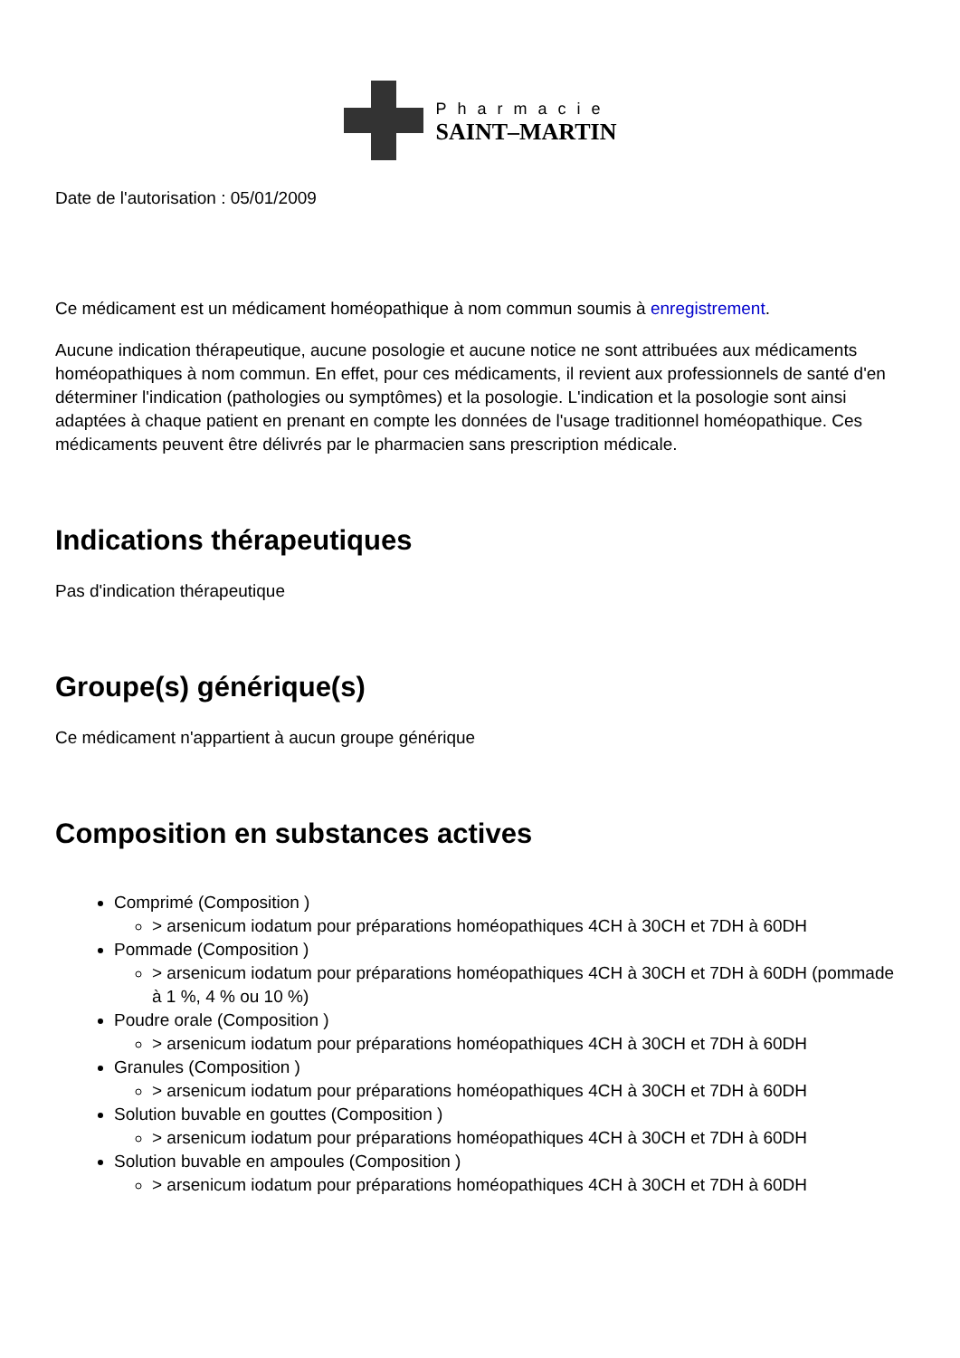Pharmacie
SAINT–MARTIN
Date de l'autorisation : 05/01/2009
Ce médicament est un médicament homéopathique à nom commun soumis à enregistrement.
Aucune indication thérapeutique, aucune posologie et aucune notice ne sont attribuées aux médicaments homéopathiques à nom commun. En effet, pour ces médicaments, il revient aux professionnels de santé d'en déterminer l'indication (pathologies ou symptômes) et la posologie. L'indication et la posologie sont ainsi adaptées à chaque patient en prenant en compte les données de l'usage traditionnel homéopathique. Ces médicaments peuvent être délivrés par le pharmacien sans prescription médicale.
Indications thérapeutiques
Pas d'indication thérapeutique
Groupe(s) générique(s)
Ce médicament n'appartient à aucun groupe générique
Composition en substances actives
Comprimé (Composition )
> arsenicum iodatum pour préparations homéopathiques 4CH à 30CH et 7DH à 60DH
Pommade (Composition )
> arsenicum iodatum pour préparations homéopathiques 4CH à 30CH et 7DH à 60DH (pommade à 1 %, 4 % ou 10 %)
Poudre orale (Composition )
> arsenicum iodatum pour préparations homéopathiques 4CH à 30CH et 7DH à 60DH
Granules (Composition )
> arsenicum iodatum pour préparations homéopathiques 4CH à 30CH et 7DH à 60DH
Solution buvable en gouttes (Composition )
> arsenicum iodatum pour préparations homéopathiques 4CH à 30CH et 7DH à 60DH
Solution buvable en ampoules (Composition )
> arsenicum iodatum pour préparations homéopathiques 4CH à 30CH et 7DH à 60DH